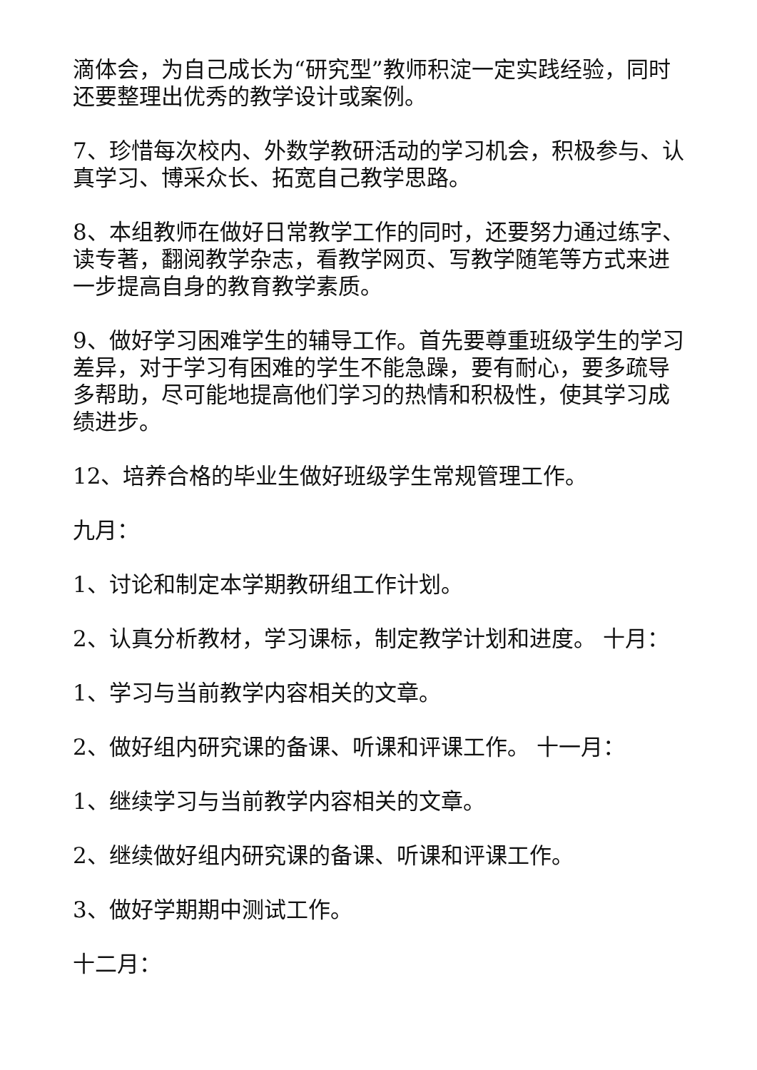滴体会，为自己成长为“研究型”教师积淀一定实践经验，同时还要整理出优秀的教学设计或案例。
7、珍惜每次校内、外数学教研活动的学习机会，积极参与、认真学习、博采众长、拓宽自己教学思路。
8、本组教师在做好日常教学工作的同时，还要努力通过练字、读专著，翻阅教学杂志，看教学网页、写教学随笔等方式来进一步提高自身的教育教学素质。
9、做好学习困难学生的辅导工作。首先要尊重班级学生的学习差异，对于学习有困难的学生不能急躁，要有耐心，要多疏导多帮助，尽可能地提高他们学习的热情和积极性，使其学习成绩进步。
12、培养合格的毕业生做好班级学生常规管理工作。
九月：
1、讨论和制定本学期教研组工作计划。
2、认真分析教材，学习课标，制定教学计划和进度。 十月：
1、学习与当前教学内容相关的文章。
2、做好组内研究课的备课、听课和评课工作。 十一月：
1、继续学习与当前教学内容相关的文章。
2、继续做好组内研究课的备课、听课和评课工作。
3、做好学期期中测试工作。
十二月：